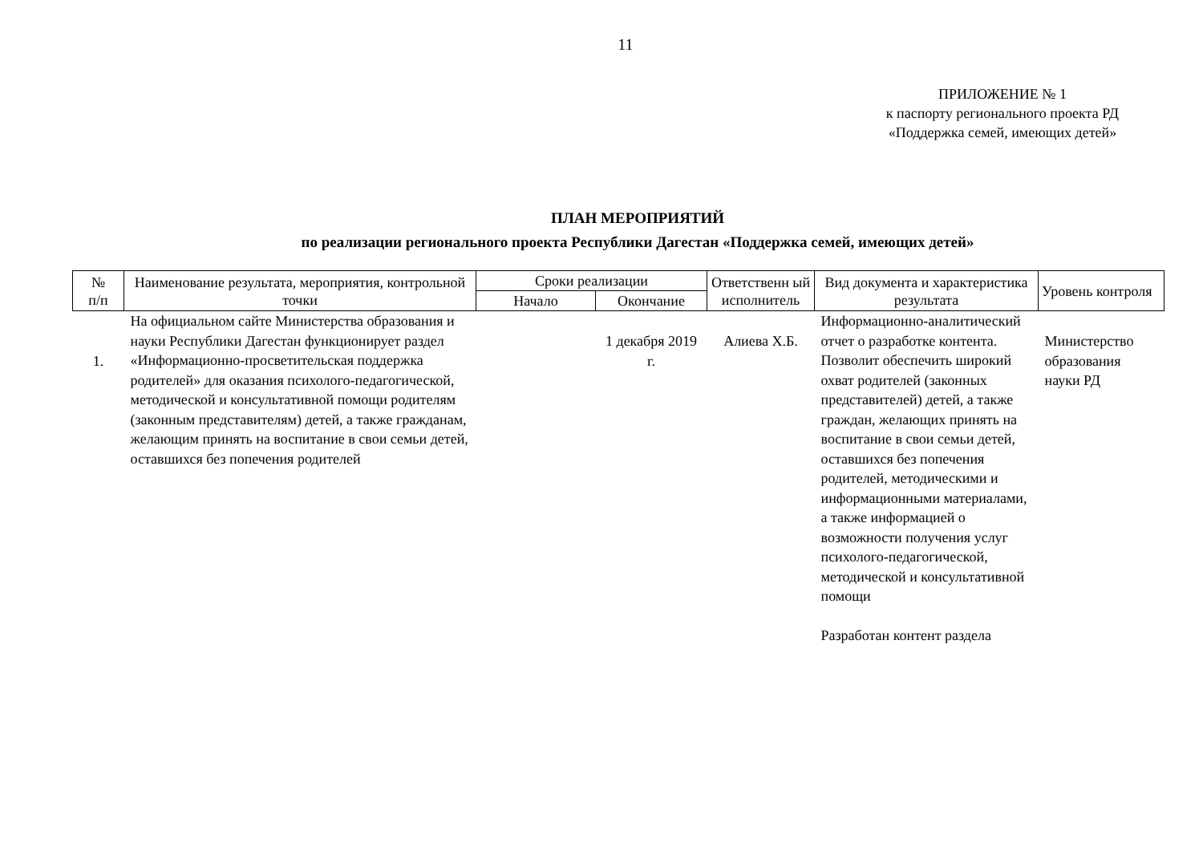11
ПРИЛОЖЕНИЕ № 1
к паспорту регионального проекта РД
«Поддержка семей, имеющих детей»
ПЛАН МЕРОПРИЯТИЙ
по реализации регионального проекта Республики Дагестан «Поддержка семей, имеющих детей»
| № п/п | Наименование результата, мероприятия, контрольной точки | Сроки реализации | | Ответственн ый исполнитель | Вид документа и характеристика результата | Уровень контроля |
| --- | --- | --- | --- | --- | --- | --- |
| | | Начало | Окончание | | | |
| 1. | На официальном сайте Министерства образования и науки Республики Дагестан функционирует раздел «Информационно-просветительская поддержка родителей» для оказания психолого-педагогической, методической и консультативной помощи родителям (законным представителям) детей, а также гражданам, желающим принять на воспитание в свои семьи детей, оставшихся без попечения родителей | | 1 декабря 2019 г. | Алиева Х.Б. | Информационно-аналитический отчет о разработке контента. Позволит обеспечить широкий охват родителей (законных представителей) детей, а также граждан, желающих принять на воспитание в свои семьи детей, оставшихся без попечения родителей, методическими и информационными материалами, а также информацией о возможности получения услуг психолого-педагогической, методической и консультативной помощи Разработан контент раздела | Министерство образования науки РД |